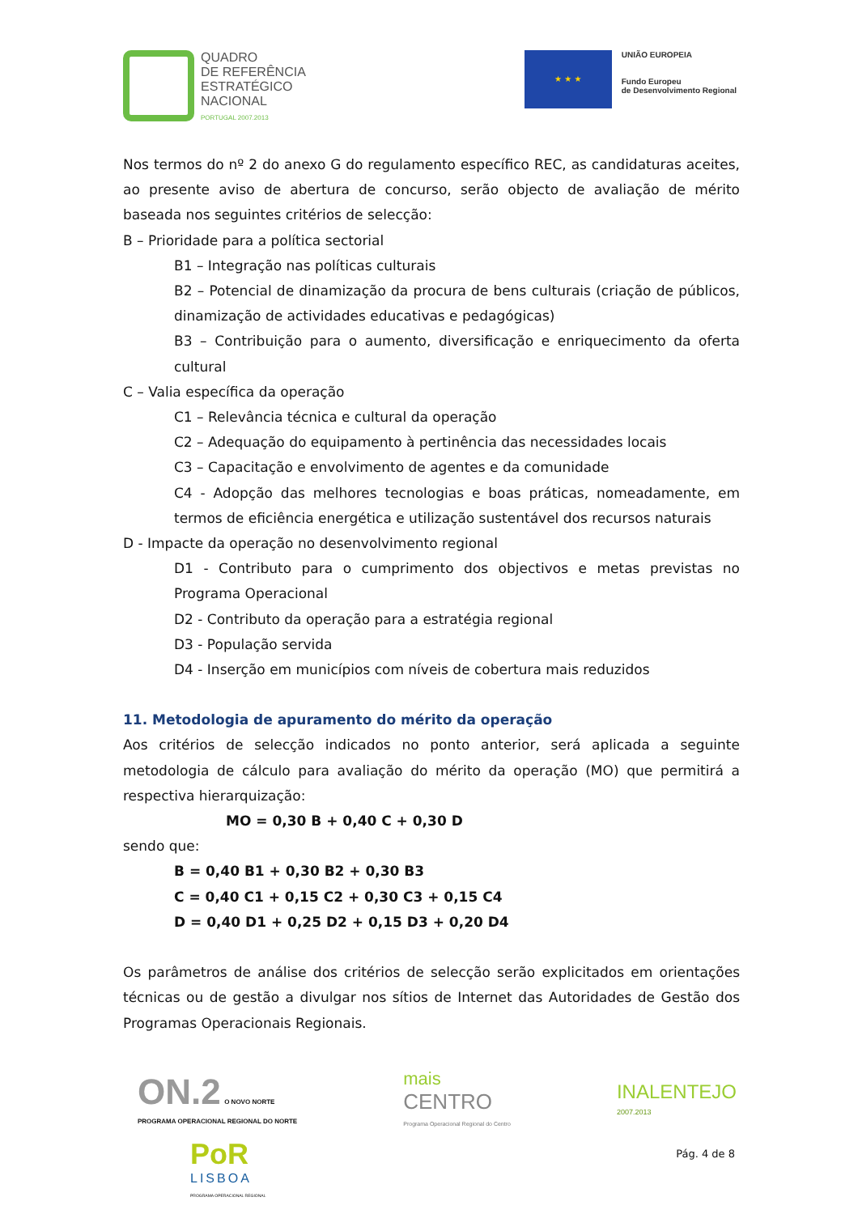QUADRO
DE REFERÊNCIA
ESTRATÉGICO
NACIONAL
PORTUGAL 2007.2013
★ ★ ★
UNIÃO EUROPEIA
Fundo Europeu
de Desenvolvimento Regional
Nos termos do nº 2 do anexo G do regulamento específico REC, as candidaturas aceites, ao presente aviso de abertura de concurso, serão objecto de avaliação de mérito baseada nos seguintes critérios de selecção:
B – Prioridade para a política sectorial
B1 – Integração nas políticas culturais
B2 – Potencial de dinamização da procura de bens culturais (criação de públicos, dinamização de actividades educativas e pedagógicas)
B3 – Contribuição para o aumento, diversificação e enriquecimento da oferta cultural
C – Valia específica da operação
C1 – Relevância técnica e cultural da operação
C2 – Adequação do equipamento à pertinência das necessidades locais
C3 – Capacitação e envolvimento de agentes e da comunidade
C4 - Adopção das melhores tecnologias e boas práticas, nomeadamente, em termos de eficiência energética e utilização sustentável dos recursos naturais
D - Impacte da operação no desenvolvimento regional
D1 - Contributo para o cumprimento dos objectivos e metas previstas no Programa Operacional
D2 - Contributo da operação para a estratégia regional
D3 - População servida
D4 - Inserção em municípios com níveis de cobertura mais reduzidos
11. Metodologia de apuramento do mérito da operação
Aos critérios de selecção indicados no ponto anterior, será aplicada a seguinte metodologia de cálculo para avaliação do mérito da operação (MO) que permitirá a respectiva hierarquização:
MO = 0,30 B + 0,40 C + 0,30 D
sendo que:
B = 0,40 B1 + 0,30 B2 + 0,30 B3
C = 0,40 C1 + 0,15 C2 + 0,30 C3 + 0,15 C4
D = 0,40 D1 + 0,25 D2 + 0,15 D3 + 0,20 D4
Os parâmetros de análise dos critérios de selecção serão explicitados em orientações técnicas ou de gestão a divulgar nos sítios de Internet das Autoridades de Gestão dos Programas Operacionais Regionais.
ON.2 O NOVO NORTE
PROGRAMA OPERACIONAL REGIONAL DO NORTE
mais
CENTRO
Programa Operacional Regional do Centro
INALENTEJO
2007.2013
PoR
LISBOA
PROGRAMA OPERACIONAL REGIONAL
Pág. 4 de 8